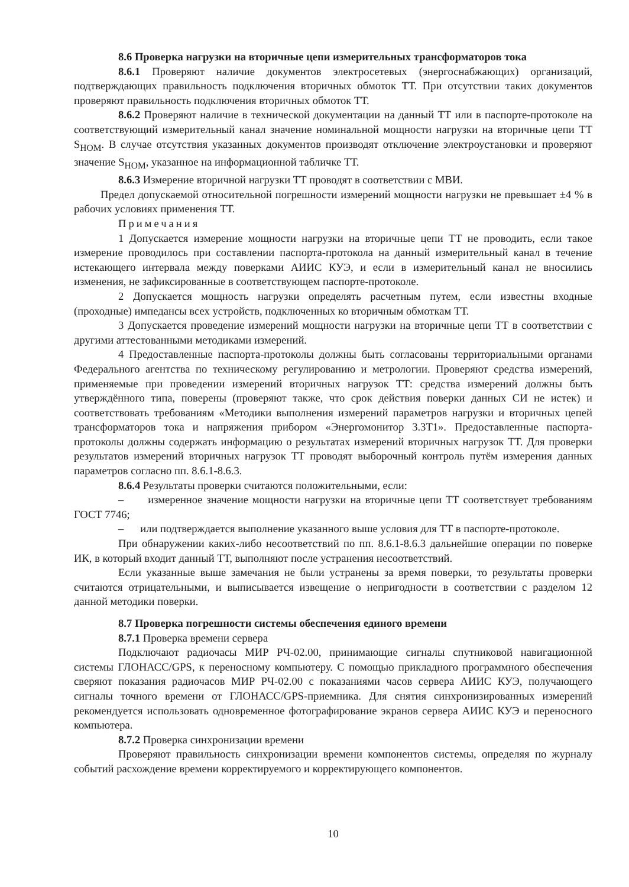8.6 Проверка нагрузки на вторичные цепи измерительных трансформаторов тока
8.6.1 Проверяют наличие документов электросетевых (энергоснабжающих) организаций, подтверждающих правильность подключения вторичных обмоток ТТ. При отсутствии таких документов проверяют правильность подключения вторичных обмоток ТТ.
8.6.2 Проверяют наличие в технической документации на данный ТТ или в паспорте-протоколе на соответствующий измерительный канал значение номинальной мощности нагрузки на вторичные цепи ТТ S<sub>НОМ</sub>. В случае отсутствия указанных документов производят отключение электроустановки и проверяют значение S<sub>НОМ</sub>, указанное на информационной табличке ТТ.
8.6.3 Измерение вторичной нагрузки ТТ проводят в соответствии с МВИ.
Предел допускаемой относительной погрешности измерений мощности нагрузки не превышает ±4 % в рабочих условиях применения ТТ.
Примечания
1 Допускается измерение мощности нагрузки на вторичные цепи ТТ не проводить, если такое измерение проводилось при составлении паспорта-протокола на данный измерительный канал в течение истекающего интервала между поверками АИИС КУЭ, и если в измерительный канал не вносились изменения, не зафиксированные в соответствующем паспорте-протоколе.
2 Допускается мощность нагрузки определять расчетным путем, если известны входные (проходные) импедансы всех устройств, подключенных ко вторичным обмоткам ТТ.
3 Допускается проведение измерений мощности нагрузки на вторичные цепи ТТ в соответствии с другими аттестованными методиками измерений.
4 Предоставленные паспорта-протоколы должны быть согласованы территориальными органами Федерального агентства по техническому регулированию и метрологии. Проверяют средства измерений, применяемые при проведении измерений вторичных нагрузок ТТ: средства измерений должны быть утверждённого типа, поверены (проверяют также, что срок действия поверки данных СИ не истек) и соответствовать требованиям «Методики выполнения измерений параметров нагрузки и вторичных цепей трансформаторов тока и напряжения прибором «Энергомонитор 3.3Т1». Предоставленные паспорта-протоколы должны содержать информацию о результатах измерений вторичных нагрузок ТТ. Для проверки результатов измерений вторичных нагрузок ТТ проводят выборочный контроль путём измерения данных параметров согласно пп. 8.6.1-8.6.3.
8.6.4 Результаты проверки считаются положительными, если:
– измеренное значение мощности нагрузки на вторичные цепи ТТ соответствует требованиям ГОСТ 7746;
– или подтверждается выполнение указанного выше условия для ТТ в паспорте-протоколе.
При обнаружении каких-либо несоответствий по пп. 8.6.1-8.6.3 дальнейшие операции по поверке ИК, в который входит данный ТТ, выполняют после устранения несоответствий.
Если указанные выше замечания не были устранены за время поверки, то результаты проверки считаются отрицательными, и выписывается извещение о непригодности в соответствии с разделом 12 данной методики поверки.
8.7 Проверка погрешности системы обеспечения единого времени
8.7.1 Проверка времени сервера
Подключают радиочасы МИР РЧ-02.00, принимающие сигналы спутниковой навигационной системы ГЛОНАСС/GPS, к переносному компьютеру. С помощью прикладного программного обеспечения сверяют показания радиочасов МИР РЧ-02.00 с показаниями часов сервера АИИС КУЭ, получающего сигналы точного времени от ГЛОНАСС/GPS-приемника. Для снятия синхронизированных измерений рекомендуется использовать одновременное фотографирование экранов сервера АИИС КУЭ и переносного компьютера.
8.7.2 Проверка синхронизации времени
Проверяют правильность синхронизации времени компонентов системы, определяя по журналу событий расхождение времени корректируемого и корректирующего компонентов.
10